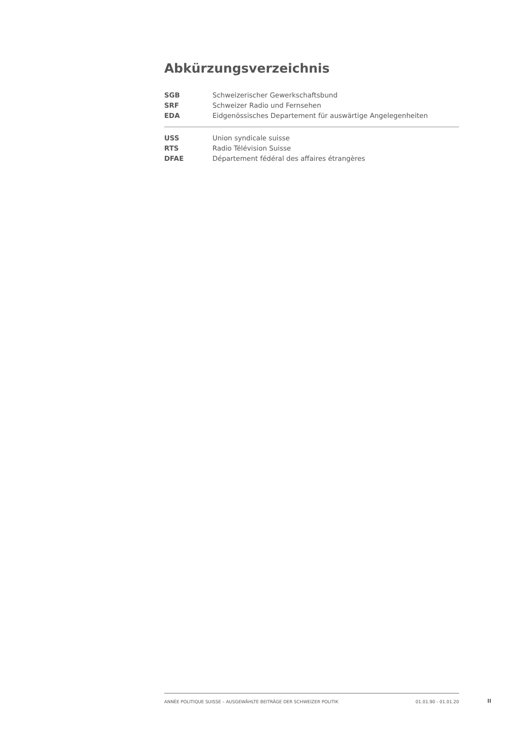Abkürzungsverzeichnis
| SGB | Schweizerischer Gewerkschaftsbund |
| SRF | Schweizer Radio und Fernsehen |
| EDA | Eidgenössisches Departement für auswärtige Angelegenheiten |
| USS | Union syndicale suisse |
| RTS | Radio Télévision Suisse |
| DFAE | Département fédéral des affaires étrangères |
ANNÉE POLITIQUE SUISSE – AUSGEWÄHLTE BEITRÄGE DER SCHWEIZER POLITIK 01.01.90 - 01.01.20
II